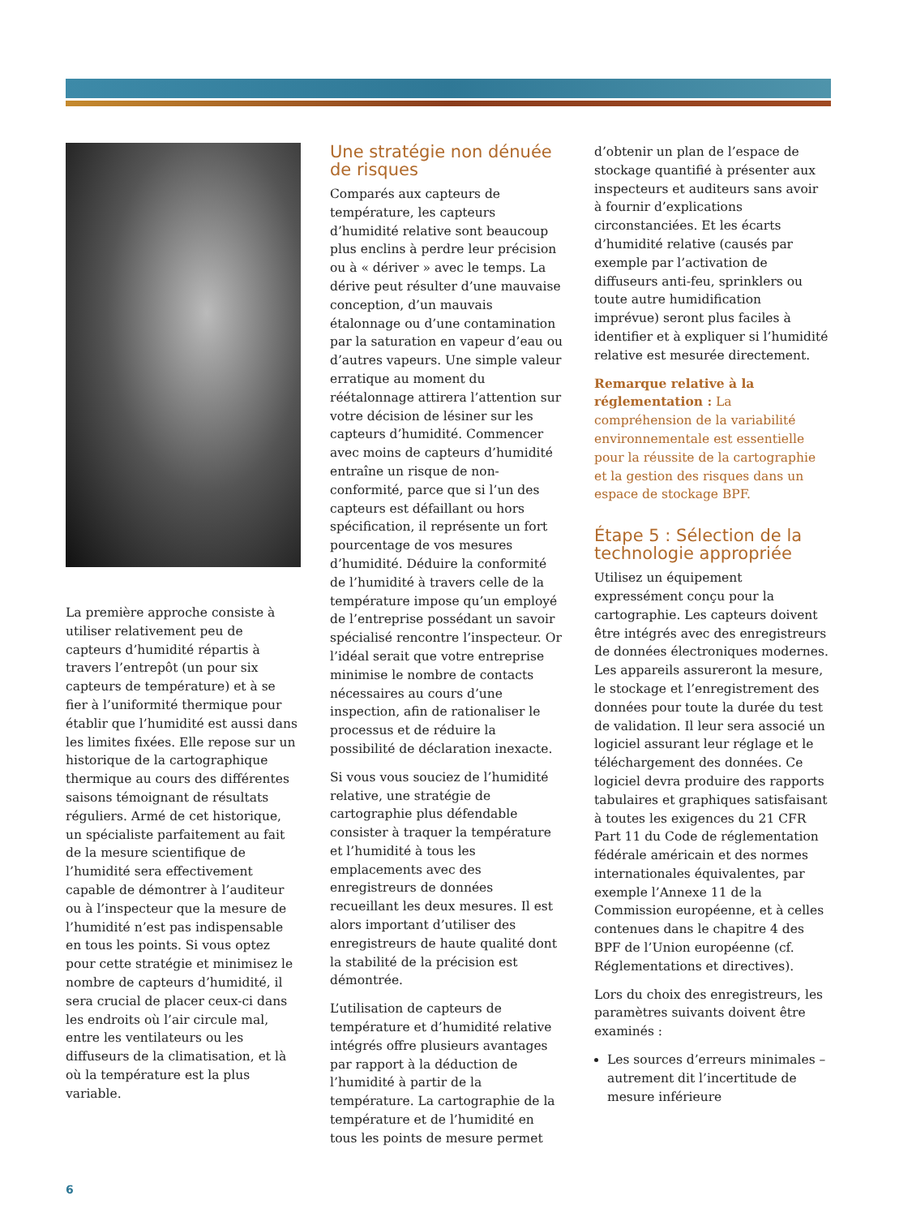La première approche consiste à utiliser relativement peu de capteurs d’humidité répartis à travers l’entrepôt (un pour six capteurs de température) et à se fier à l’uniformité thermique pour établir que l’humidité est aussi dans les limites fixées. Elle repose sur un historique de la cartographique thermique au cours des différentes saisons témoignant de résultats réguliers. Armé de cet historique, un spécialiste parfaitement au fait de la mesure scientifique de l’humidité sera effectivement capable de démontrer à l’auditeur ou à l’inspecteur que la mesure de l’humidité n’est pas indispensable en tous les points. Si vous optez pour cette stratégie et minimisez le nombre de capteurs d’humidité, il sera crucial de placer ceux-ci dans les endroits où l’air circule mal, entre les ventilateurs ou les diffuseurs de la climatisation, et là où la température est la plus variable.
Une stratégie non dénuée de risques
Comparés aux capteurs de température, les capteurs d’humidité relative sont beaucoup plus enclins à perdre leur précision ou à « dériver » avec le temps. La dérive peut résulter d’une mauvaise conception, d’un mauvais étalonnage ou d’une contamination par la saturation en vapeur d’eau ou d’autres vapeurs. Une simple valeur erratique au moment du réétalonnage attirera l’attention sur votre décision de lésiner sur les capteurs d’humidité. Commencer avec moins de capteurs d’humidité entraîne un risque de non-conformité, parce que si l’un des capteurs est défaillant ou hors spécification, il représente un fort pourcentage de vos mesures d’humidité. Déduire la conformité de l’humidité à travers celle de la température impose qu’un employé de l’entreprise possédant un savoir spécialisé rencontre l’inspecteur. Or l’idéal serait que votre entreprise minimise le nombre de contacts nécessaires au cours d’une inspection, afin de rationaliser le processus et de réduire la possibilité de déclaration inexacte.
Si vous vous souciez de l’humidité relative, une stratégie de cartographie plus défendable consister à traquer la température et l’humidité à tous les emplacements avec des enregistreurs de données recueillant les deux mesures. Il est alors important d’utiliser des enregistreurs de haute qualité dont la stabilité de la précision est démontrée.
L’utilisation de capteurs de température et d’humidité relative intégrés offre plusieurs avantages par rapport à la déduction de l’humidité à partir de la température. La cartographie de la température et de l’humidité en tous les points de mesure permet
d’obtenir un plan de l’espace de stockage quantifié à présenter aux inspecteurs et auditeurs sans avoir à fournir d’explications circonstanciées. Et les écarts d’humidité relative (causés par exemple par l’activation de diffuseurs anti-feu, sprinklers ou toute autre humidification imprévue) seront plus faciles à identifier et à expliquer si l’humidité relative est mesurée directement.
Remarque relative à la réglementation : La compréhension de la variabilité environnementale est essentielle pour la réussite de la cartographie et la gestion des risques dans un espace de stockage BPF.
Étape 5 : Sélection de la technologie appropriée
Utilisez un équipement expressément conçu pour la cartographie. Les capteurs doivent être intégrés avec des enregistreurs de données électroniques modernes. Les appareils assureront la mesure, le stockage et l’enregistrement des données pour toute la durée du test de validation. Il leur sera associé un logiciel assurant leur réglage et le téléchargement des données. Ce logiciel devra produire des rapports tabulaires et graphiques satisfaisant à toutes les exigences du 21 CFR Part 11 du Code de réglementation fédérale américain et des normes internationales équivalentes, par exemple l’Annexe 11 de la Commission européenne, et à celles contenues dans le chapitre 4 des BPF de l’Union européenne (cf. Réglementations et directives).
Lors du choix des enregistreurs, les paramètres suivants doivent être examinés :
Les sources d’erreurs minimales – autrement dit l’incertitude de mesure inférieure
6